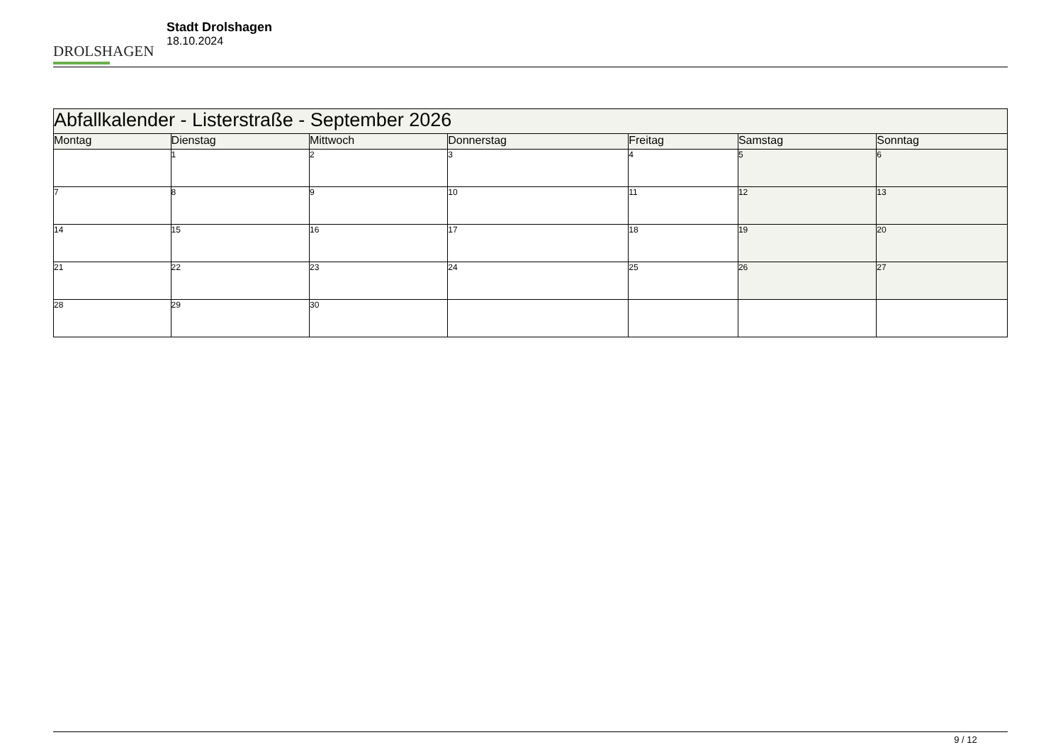DROLSHAGEN
Stadt Drolshagen
18.10.2024
| Abfallkalender - Listerstraße - September 2026 | | | | | | |
| --- | --- | --- | --- | --- | --- | --- |
| Montag | Dienstag | Mittwoch | Donnerstag | Freitag | Samstag | Sonntag |
| | 1 | 2 | 3 | 4 | 5 | 6 |
| 7 | 8 | 9 | 10 | 11 | 12 | 13 |
| 14 | 15 | 16 | 17 | 18 | 19 | 20 |
| 21 | 22 | 23 | 24 | 25 | 26 | 27 |
| 28 | 29 | 30 | | | | |
9 / 12